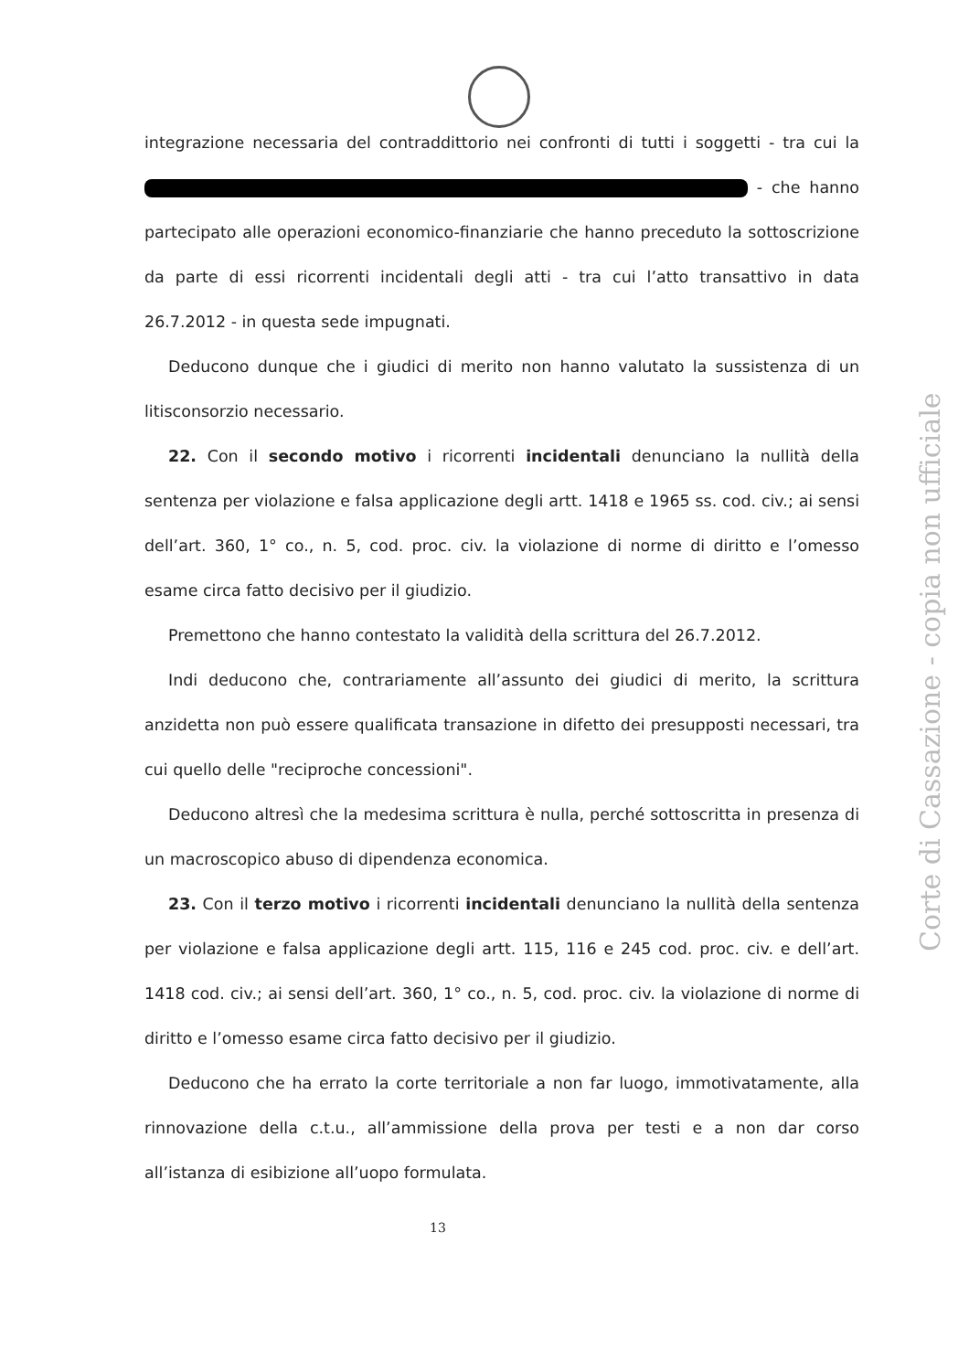integrazione necessaria del contraddittorio nei confronti di tutti i soggetti - tra cui la - che hanno partecipato alle operazioni economico-finanziarie che hanno preceduto la sottoscrizione da parte di essi ricorrenti incidentali degli atti - tra cui l’atto transattivo in data 26.7.2012 - in questa sede impugnati.
Deducono dunque che i giudici di merito non hanno valutato la sussistenza di un litisconsorzio necessario.
22. Con il secondo motivo i ricorrenti incidentali denunciano la nullità della sentenza per violazione e falsa applicazione degli artt. 1418 e 1965 ss. cod. civ.; ai sensi dell’art. 360, 1° co., n. 5, cod. proc. civ. la violazione di norme di diritto e l’omesso esame circa fatto decisivo per il giudizio.
Premettono che hanno contestato la validità della scrittura del 26.7.2012.
Indi deducono che, contrariamente all’assunto dei giudici di merito, la scrittura anzidetta non può essere qualificata transazione in difetto dei presupposti necessari, tra cui quello delle "reciproche concessioni".
Deducono altresì che la medesima scrittura è nulla, perché sottoscritta in presenza di un macroscopico abuso di dipendenza economica.
23. Con il terzo motivo i ricorrenti incidentali denunciano la nullità della sentenza per violazione e falsa applicazione degli artt. 115, 116 e 245 cod. proc. civ. e dell’art. 1418 cod. civ.; ai sensi dell’art. 360, 1° co., n. 5, cod. proc. civ. la violazione di norme di diritto e l’omesso esame circa fatto decisivo per il giudizio.
Deducono che ha errato la corte territoriale a non far luogo, immotivatamente, alla rinnovazione della c.t.u., all’ammissione della prova per testi e a non dar corso all’istanza di esibizione all’uopo formulata.
Corte di Cassazione - copia non ufficiale
13